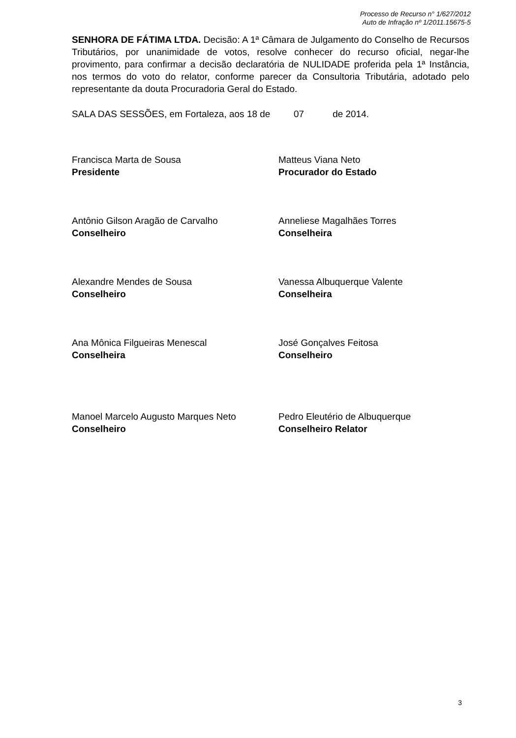Processo de Recurso n° 1/627/2012
Auto de Infração nº 1/2011.15675-5
SENHORA DE FÁTIMA LTDA. Decisão: A 1ª Câmara de Julgamento do Conselho de Recursos Tributários, por unanimidade de votos, resolve conhecer do recurso oficial, negar-lhe provimento, para confirmar a decisão declaratória de NULIDADE proferida pela 1ª Instância, nos termos do voto do relator, conforme parecer da Consultoria Tributária, adotado pelo representante da douta Procuradoria Geral do Estado.
SALA DAS SESSÕES, em Fortaleza, aos 18 de 07 de 2014.
Francisca Marta de Sousa
Presidente
Matteus Viana Neto
Procurador do Estado
Antônio Gilson Aragão de Carvalho
Conselheiro
Anneliese Magalhães Torres
Conselheira
Alexandre Mendes de Sousa
Conselheiro
Vanessa Albuquerque Valente
Conselheira
Ana Mônica Filgueiras Menescal
Conselheira
José Gonçalves Feitosa
Conselheiro
Manoel Marcelo Augusto Marques Neto
Conselheiro
Pedro Eleutério de Albuquerque
Conselheiro Relator
3